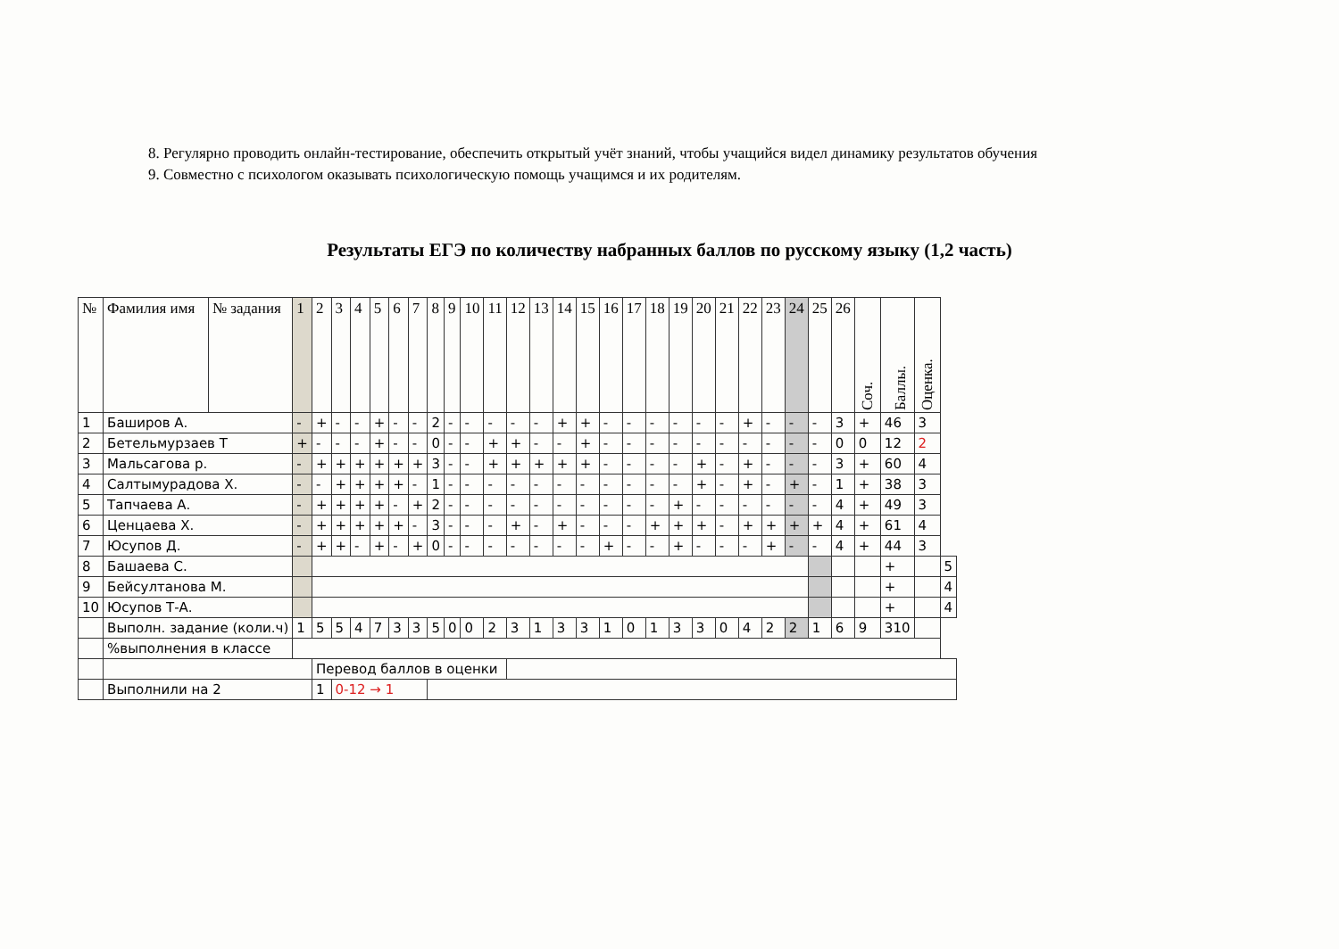8. Регулярно проводить онлайн-тестирование, обеспечить открытый учёт знаний, чтобы учащийся видел динамику результатов обучения
9. Совместно с психологом оказывать психологическую помощь учащимся и их родителям.
Результаты ЕГЭ по количеству набранных баллов по русскому языку (1,2 часть)
| № | Фамилия имя | № задания | 1 | 2 | 3 | 4 | 5 | 6 | 7 | 8 | 9 | 10 | 11 | 12 | 13 | 14 | 15 | 16 | 17 | 18 | 19 | 20 | 21 | 22 | 23 | 24 | 25 | 26 | Соч. | Баллы. | Оценка. | |
| --- | --- | --- | --- | --- | --- | --- | --- | --- | --- | --- | --- | --- | --- | --- | --- | --- | --- | --- | --- | --- | --- | --- | --- | --- | --- | --- | --- | --- | --- | --- | --- | --- |
| 1 | Баширов А. | | - | + | - | - | + | - | - | 2 | - | - | - | - | - | + | + | - | - | - | - | - | - | + | - | - | - | 3 | + | 46 | 3 | |
| 2 | Бетельмурзаев Т | | + | - | - | - | + | - | - | 0 | - | - | + | + | - | - | + | - | - | - | - | - | - | - | - | - | - | 0 | 0 | 12 | 2 | |
| 3 | Мальсагова р. | | - | + | + | + | + | + | + | 3 | - | - | + | + | + | + | + | - | - | - | - | + | - | + | - | - | - | 3 | + | 60 | 4 | |
| 4 | Салтымурадова Х. | | - | - | + | + | + | + | - | 1 | - | - | - | - | - | - | - | - | - | - | - | + | - | + | - | + | - | 1 | + | 38 | 3 | |
| 5 | Тапчаева А. | | - | + | + | + | + | - | + | 2 | - | - | - | - | - | - | - | - | - | - | + | - | - | - | - | - | - | 4 | + | 49 | 3 | |
| 6 | Ценцаева Х. | | - | + | + | + | + | + | - | 3 | - | - | - | + | - | + | - | - | - | + | + | + | - | + | + | + | + | 4 | + | 61 | 4 | |
| 7 | Юсупов Д. | | - | + | + | - | + | - | + | 0 | - | - | - | - | - | - | - | + | - | - | + | - | - | - | + | - | - | 4 | + | 44 | 3 | |
| 8 | Башаева С. | | | | | | | | | | | | | | | | | | | | | | | | | | | | | + | | 5 |
| 9 | Бейсултанова М. | | | | | | | | | | | | | | | | | | | | | | | | | | | | | + | | 4 |
| 10 | Юсупов Т-А. | | | | | | | | | | | | | | | | | | | | | | | | | | | | | + | | 4 |
| | Выполн. задание (коли.ч) | | 1 | 5 | 5 | 4 | 7 | 3 | 3 | 5 | 0 | 0 | 2 | 3 | 1 | 3 | 3 | 1 | 0 | 1 | 3 | 3 | 0 | 4 | 2 | 2 | 1 | 6 | 9 | 310 | | |
| | %выполнения в классе | | | | | | | | | | | | | | | | | | | | | | | | | | | | | | | |
| | | | | Перевод баллов в оценки | | | | | | | | | | | | | | | | | | | | | | | | | | | | |
| | Выполнили на 2 | | | 1 | 0-12 → 1 | | | | | | | | | | | | | | | | | | | | | | | | | | | |